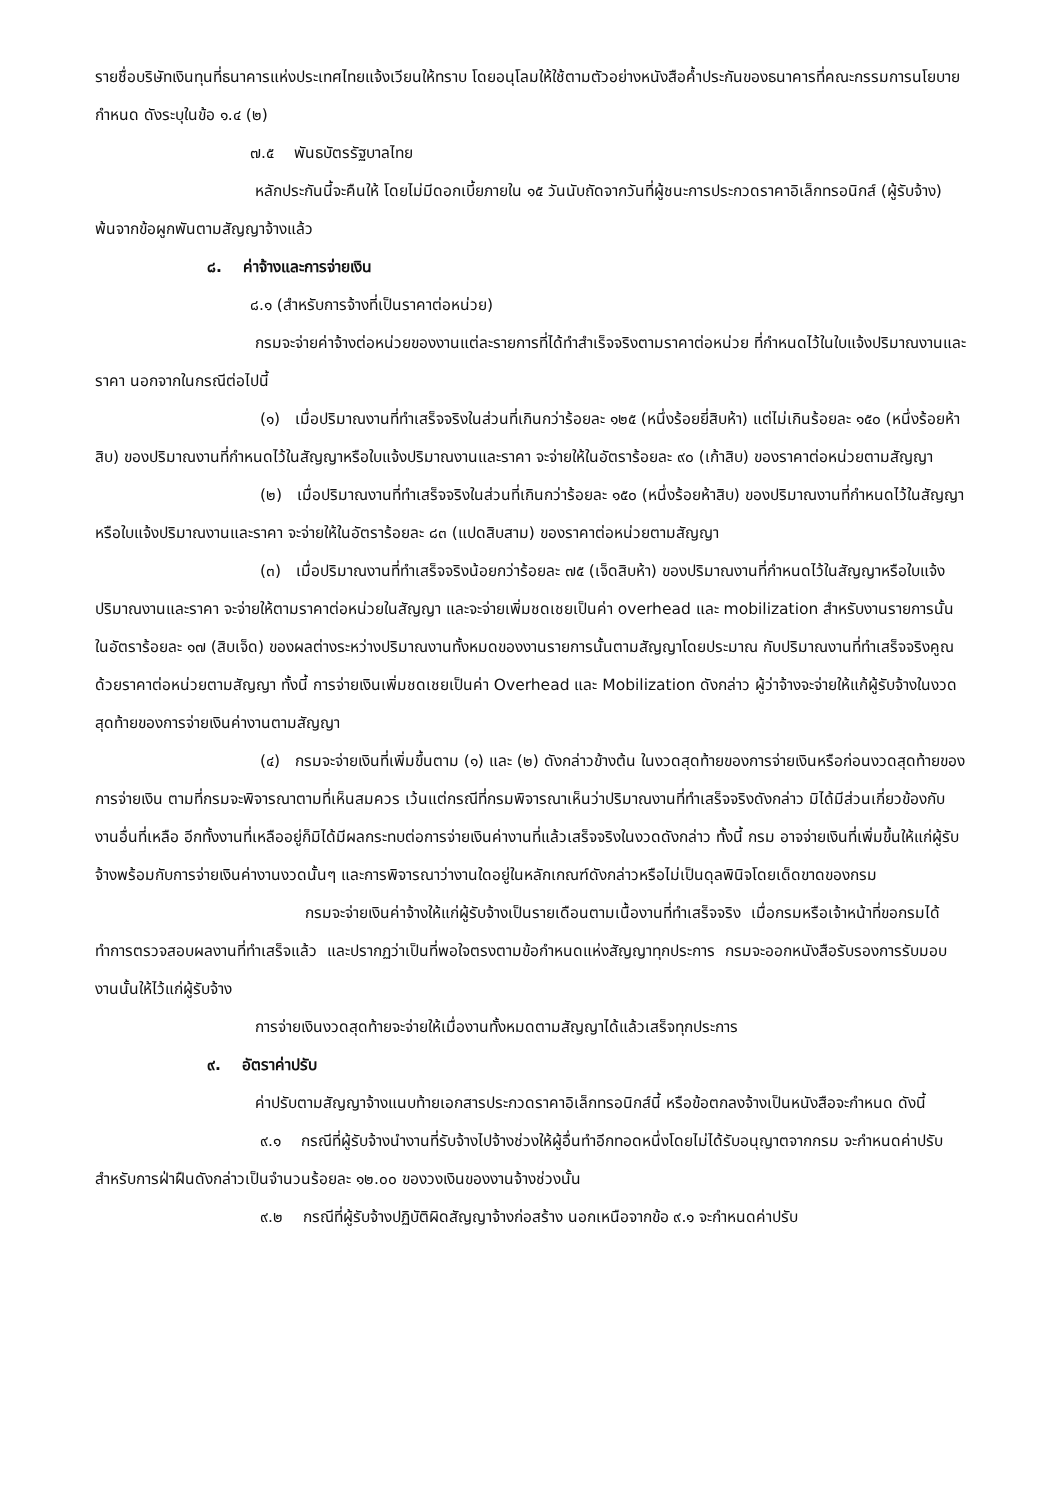รายชื่อบริษัทเงินทุนที่ธนาคารแห่งประเทศไทยแจ้งเวียนให้ทราบ โดยอนุโลมให้ใช้ตามตัวอย่างหนังสือค้ำประกันของธนาคารที่คณะกรรมการนโยบายกำหนด ดังระบุในข้อ ๑.๔ (๒)
๗.๕ พันธบัตรรัฐบาลไทย
หลักประกันนี้จะคืนให้ โดยไม่มีดอกเบี้ยภายใน ๑๕ วันนับถัดจากวันที่ผู้ชนะการประกวดราคาอิเล็กทรอนิกส์ (ผู้รับจ้าง) พ้นจากข้อผูกพันตามสัญญาจ้างแล้ว
๘. ค่าจ้างและการจ่ายเงิน
๘.๑ (สำหรับการจ้างที่เป็นราคาต่อหน่วย)
กรมจะจ่ายค่าจ้างต่อหน่วยของงานแต่ละรายการที่ได้ทำสำเร็จจริงตามราคาต่อหน่วย ที่กำหนดไว้ในใบแจ้งปริมาณงานและราคา นอกจากในกรณีต่อไปนี้
(๑) เมื่อปริมาณงานที่ทำเสร็จจริงในส่วนที่เกินกว่าร้อยละ ๑๒๕ (หนึ่งร้อยยี่สิบห้า) แต่ไม่เกินร้อยละ ๑๕๐ (หนึ่งร้อยห้าสิบ) ของปริมาณงานที่กำหนดไว้ในสัญญาหรือใบแจ้งปริมาณงานและราคา จะจ่ายให้ในอัตราร้อยละ ๙๐ (เก้าสิบ) ของราคาต่อหน่วยตามสัญญา
(๒) เมื่อปริมาณงานที่ทำเสร็จจริงในส่วนที่เกินกว่าร้อยละ ๑๕๐ (หนึ่งร้อยห้าสิบ) ของปริมาณงานที่กำหนดไว้ในสัญญาหรือใบแจ้งปริมาณงานและราคา จะจ่ายให้ในอัตราร้อยละ ๘๓ (แปดสิบสาม) ของราคาต่อหน่วยตามสัญญา
(๓) เมื่อปริมาณงานที่ทำเสร็จจริงน้อยกว่าร้อยละ ๗๕ (เจ็ดสิบห้า) ของปริมาณงานที่กำหนดไว้ในสัญญาหรือใบแจ้งปริมาณงานและราคา จะจ่ายให้ตามราคาต่อหน่วยในสัญญา และจะจ่ายเพิ่มชดเชยเป็นค่า overhead และ mobilization สำหรับงานรายการนั้น ในอัตราร้อยละ ๑๗ (สิบเจ็ด) ของผลต่างระหว่างปริมาณงานทั้งหมดของงานรายการนั้นตามสัญญาโดยประมาณ กับปริมาณงานที่ทำเสร็จจริงคูณด้วยราคาต่อหน่วยตามสัญญา ทั้งนี้ การจ่ายเงินเพิ่มชดเชยเป็นค่า Overhead และ Mobilization ดังกล่าว ผู้ว่าจ้างจะจ่ายให้แก้ผู้รับจ้างในงวดสุดท้ายของการจ่ายเงินค่างานตามสัญญา
(๔) กรมจะจ่ายเงินที่เพิ่มขึ้นตาม (๑) และ (๒) ดังกล่าวข้างต้น ในงวดสุดท้ายของการจ่ายเงินหรือก่อนงวดสุดท้ายของการจ่ายเงิน ตามที่กรมจะพิจารณาตามที่เห็นสมควร เว้นแต่กรณีที่กรมพิจารณาเห็นว่าปริมาณงานที่ทำเสร็จจริงดังกล่าว มิได้มีส่วนเกี่ยวข้องกับงานอื่นที่เหลือ อีกทั้งงานที่เหลืออยู่ก็มิได้มีผลกระทบต่อการจ่ายเงินค่างานที่แล้วเสร็จจริงในงวดดังกล่าว ทั้งนี้ กรม อาจจ่ายเงินที่เพิ่มขึ้นให้แก่ผู้รับจ้างพร้อมกับการจ่ายเงินค่างานงวดนั้นๆ และการพิจารณาว่างานใดอยู่ในหลักเกณฑ์ดังกล่าวหรือไม่เป็นดุลพินิจโดยเด็ดขาดของกรม
กรมจะจ่ายเงินค่าจ้างให้แก่ผู้รับจ้างเป็นรายเดือนตามเนื้องานที่ทำเสร็จจริง เมื่อกรมหรือเจ้าหน้าที่ขอกรมได้ทำการตรวจสอบผลงานที่ทำเสร็จแล้ว และปรากฏว่าเป็นที่พอใจตรงตามข้อกำหนดแห่งสัญญาทุกประการ กรมจะออกหนังสือรับรองการรับมอบงานนั้นให้ไว้แก่ผู้รับจ้าง
การจ่ายเงินงวดสุดท้ายจะจ่ายให้เมื่องานทั้งหมดตามสัญญาได้แล้วเสร็จทุกประการ
๙. อัตราค่าปรับ
ค่าปรับตามสัญญาจ้างแนบท้ายเอกสารประกวดราคาอิเล็กทรอนิกส์นี้ หรือข้อตกลงจ้างเป็นหนังสือจะกำหนด ดังนี้
๙.๑ กรณีที่ผู้รับจ้างนำงานที่รับจ้างไปจ้างช่วงให้ผู้อื่นทำอีกทอดหนึ่งโดยไม่ได้รับอนุญาตจากกรม จะกำหนดค่าปรับสำหรับการฝ่าฝืนดังกล่าวเป็นจำนวนร้อยละ ๑๒.๐๐ ของวงเงินของงานจ้างช่วงนั้น
๙.๒ กรณีที่ผู้รับจ้างปฏิบัติผิดสัญญาจ้างก่อสร้าง นอกเหนือจากข้อ ๙.๑ จะกำหนดค่าปรับ